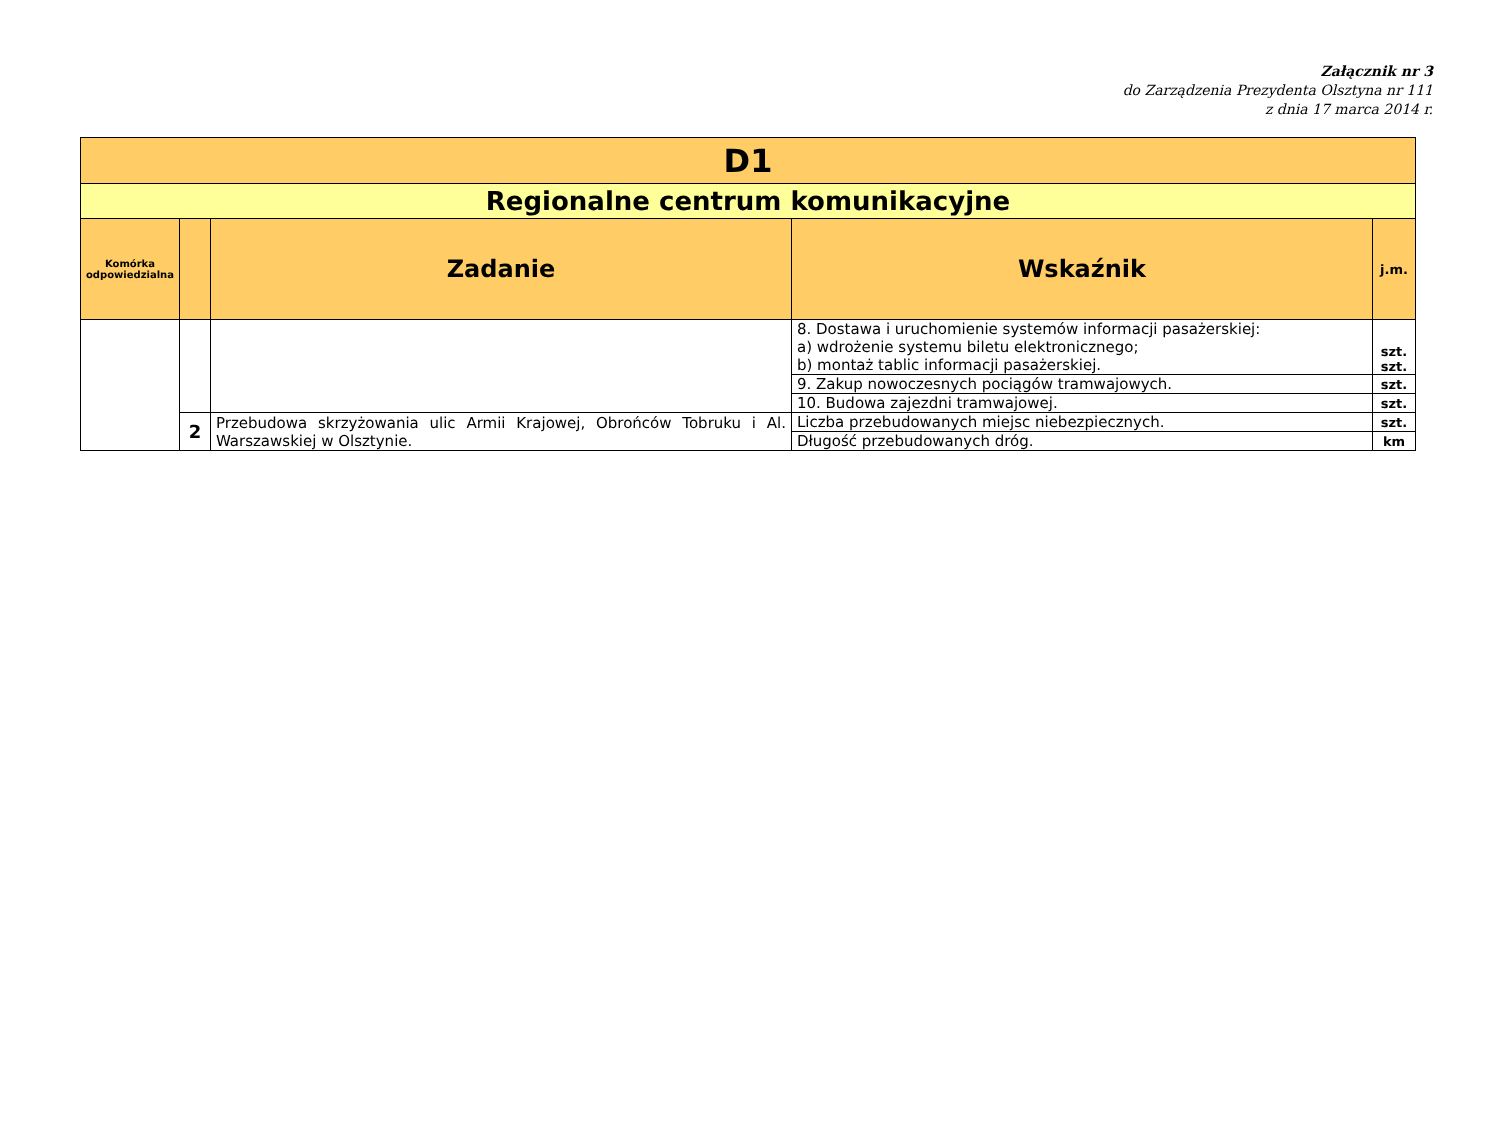Załącznik nr 3
do Zarządzenia Prezydenta Olsztyna nr 111
z dnia 17 marca 2014 r.
| D1 | | | | |
| Regionalne centrum komunikacyjne | | | | |
| Komórka odpowiedzialna | | Zadanie | Wskaźnik | j.m. |
| | | | 8. Dostawa i uruchomienie systemów informacji pasażerskiej: a) wdrożenie systemu biletu elektronicznego; b) montaż tablic informacji pasażerskiej. | szt. szt. |
| | | | 9. Zakup nowoczesnych pociągów tramwajowych. | szt. |
| | | | 10. Budowa zajezdni tramwajowej. | szt. |
| | 2 | Przebudowa skrzyżowania ulic Armii Krajowej, Obrońców Tobruku i Al. Warszawskiej w Olsztynie. | Liczba przebudowanych miejsc niebezpiecznych. | szt. |
| | | | Długość przebudowanych dróg. | km |